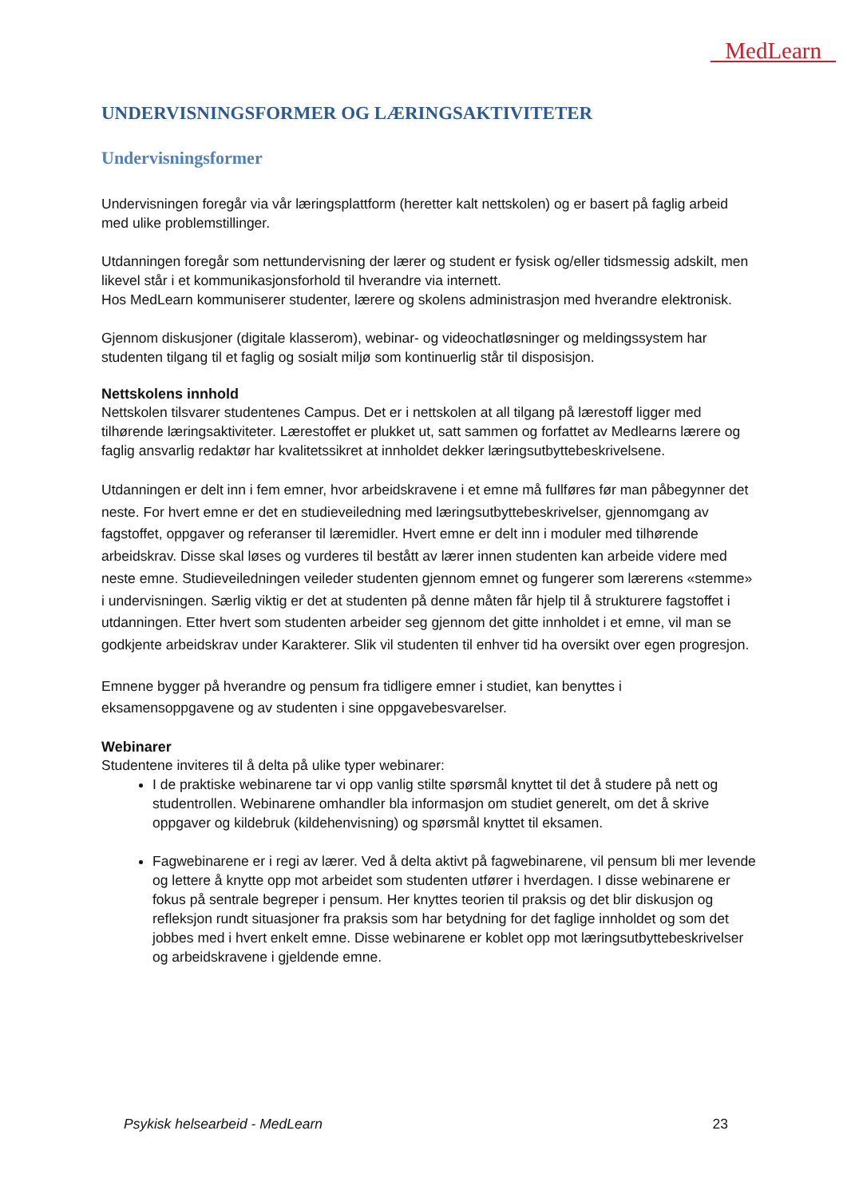MedLearn
UNDERVISNINGSFORMER OG LÆRINGSAKTIVITETER
Undervisningsformer
Undervisningen foregår via vår læringsplattform (heretter kalt nettskolen) og er basert på faglig arbeid med ulike problemstillinger.
Utdanningen foregår som nettundervisning der lærer og student er fysisk og/eller tidsmessig adskilt, men likevel står i et kommunikasjonsforhold til hverandre via internett.
Hos MedLearn kommuniserer studenter, lærere og skolens administrasjon med hverandre elektronisk.
Gjennom diskusjoner (digitale klasserom), webinar- og videochatløsninger og meldingssystem har studenten tilgang til et faglig og sosialt miljø som kontinuerlig står til disposisjon.
Nettskolens innhold
Nettskolen tilsvarer studentenes Campus. Det er i nettskolen at all tilgang på lærestoff ligger med tilhørende læringsaktiviteter. Lærestoffet er plukket ut, satt sammen og forfattet av Medlearns lærere og faglig ansvarlig redaktør har kvalitetssikret at innholdet dekker læringsutbyttebeskrivelsene.
Utdanningen er delt inn i fem emner, hvor arbeidskravene i et emne må fullføres før man påbegynner det neste. For hvert emne er det en studieveiledning med læringsutbyttebeskrivelser, gjennomgang av fagstoffet, oppgaver og referanser til læremidler. Hvert emne er delt inn i moduler med tilhørende arbeidskrav. Disse skal løses og vurderes til bestått av lærer innen studenten kan arbeide videre med neste emne. Studieveiledningen veileder studenten gjennom emnet og fungerer som lærerens «stemme» i undervisningen. Særlig viktig er det at studenten på denne måten får hjelp til å strukturere fagstoffet i utdanningen. Etter hvert som studenten arbeider seg gjennom det gitte innholdet i et emne, vil man se godkjente arbeidskrav under Karakterer. Slik vil studenten til enhver tid ha oversikt over egen progresjon.
Emnene bygger på hverandre og pensum fra tidligere emner i studiet, kan benyttes i eksamensoppgavene og av studenten i sine oppgavebesvarelser.
Webinarer
Studentene inviteres til å delta på ulike typer webinarer:
I de praktiske webinarene tar vi opp vanlig stilte spørsmål knyttet til det å studere på nett og studentrollen. Webinarene omhandler bla informasjon om studiet generelt, om det å skrive oppgaver og kildebruk (kildehenvisning) og spørsmål knyttet til eksamen.
Fagwebinarene er i regi av lærer. Ved å delta aktivt på fagwebinarene, vil pensum bli mer levende og lettere å knytte opp mot arbeidet som studenten utfører i hverdagen. I disse webinarene er fokus på sentrale begreper i pensum. Her knyttes teorien til praksis og det blir diskusjon og refleksjon rundt situasjoner fra praksis som har betydning for det faglige innholdet og som det jobbes med i hvert enkelt emne. Disse webinarene er koblet opp mot læringsutbyttebeskrivelser og arbeidskravene i gjeldende emne.
Psykisk helsearbeid - MedLearn 23